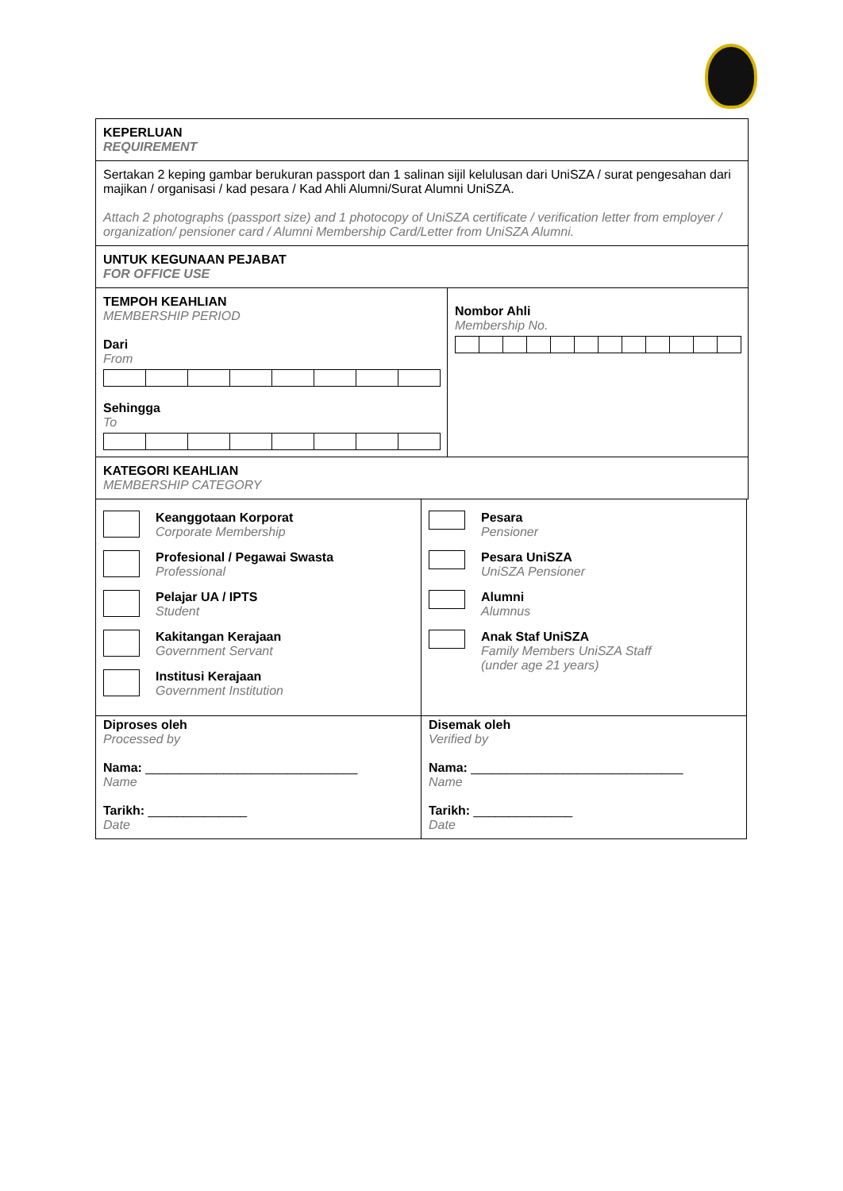| KEPERLUAN REQUIREMENT | |
| Sertakan 2 keping gambar berukuran passport dan 1 salinan sijil kelulusan dari UniSZA / surat pengesahan dari majikan / organisasi / kad pesara / Kad Ahli Alumni/Surat Alumni UniSZA. Attach 2 photographs (passport size) and 1 photocopy of UniSZA certificate / verification letter from employer / organization/ pensioner card / Alumni Membership Card/Letter from UniSZA Alumni. | |
| UNTUK KEGUNAAN PEJABAT FOR OFFICE USE | |
| TEMPOH KEAHLIAN MEMBERSHIP PERIOD Dari From Sehingga To | Nombor Ahli Membership No. |
| KATEGORI KEAHLIAN MEMBERSHIP CATEGORY | |
| Keanggotaan Korporat Corporate Membership Profesional / Pegawai Swasta Professional Pelajar UA / IPTS Student Kakitangan Kerajaan Government Servant Institusi Kerajaan Government Institution | Pesara Pensioner Pesara UniSZA UniSZA Pensioner Alumni Alumnus Anak Staf UniSZA Family Members UniSZA Staff (under age 21 years) |
| Diproses oleh Processed by Nama: ______________________________ Name Tarikh: ______________ Date | Disemak oleh Verified by Nama: ______________________________ Name Tarikh: ______________ Date |